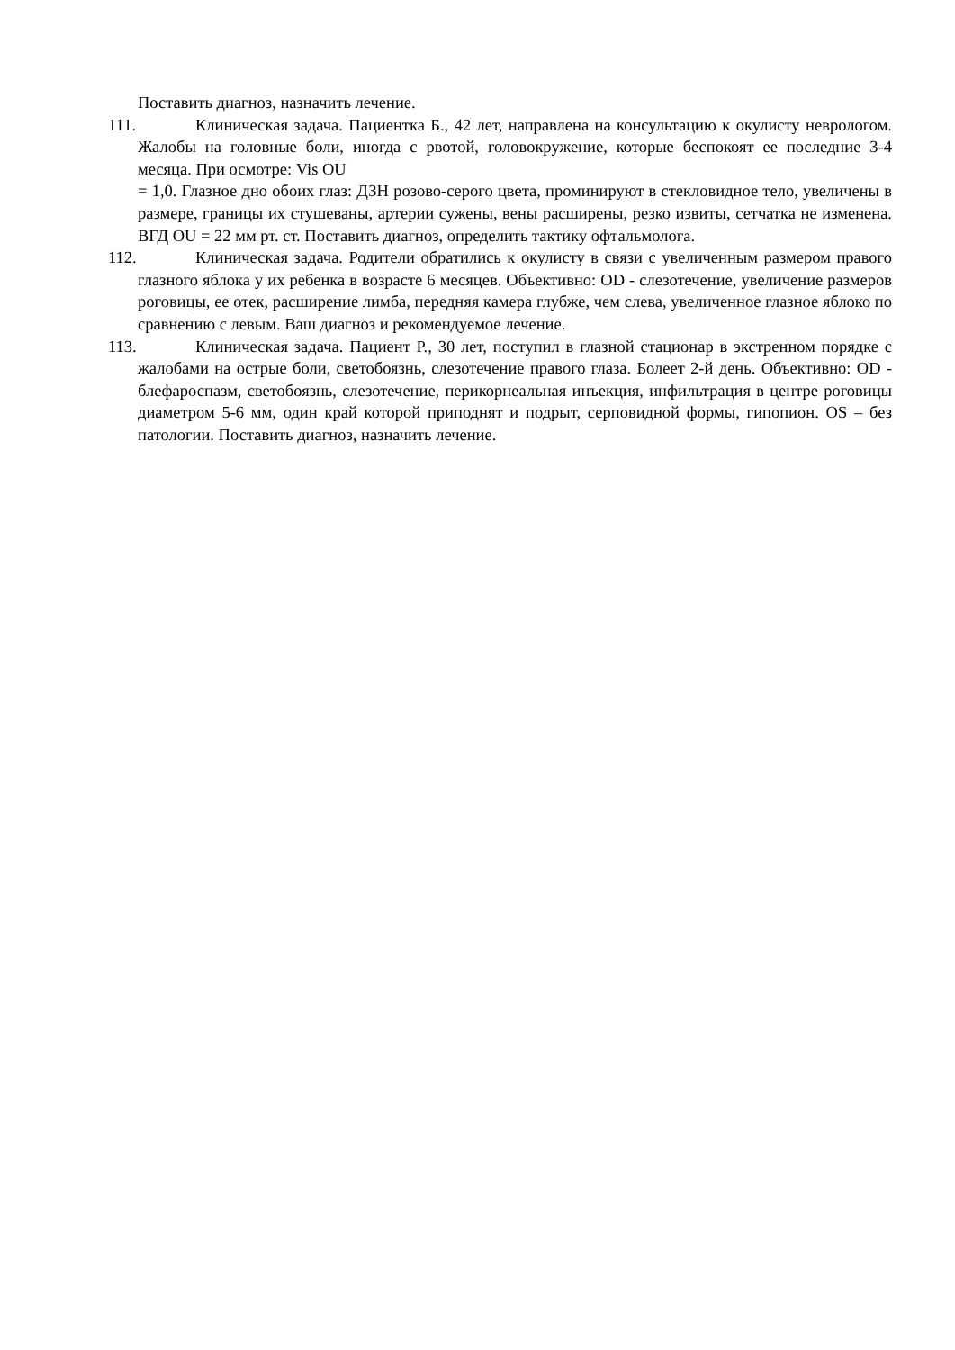Поставить диагноз, назначить лечение.
111. Клиническая задача. Пациентка Б., 42 лет, направлена на консультацию к окулисту неврологом. Жалобы на головные боли, иногда с рвотой, головокружение, которые беспокоят ее последние 3-4 месяца. При осмотре: Vis OU
= 1,0. Глазное дно обоих глаз: ДЗН розово-серого цвета, проминируют в стекловидное тело, увеличены в размере, границы их стушеваны, артерии сужены, вены расширены, резко извиты, сетчатка не изменена. ВГД OU = 22 мм рт. ст. Поставить диагноз, определить тактику офтальмолога.
112. Клиническая задача. Родители обратились к окулисту в связи с увеличенным размером правого глазного яблока у их ребенка в возрасте 6 месяцев. Объективно: OD - слезотечение, увеличение размеров роговицы, ее отек, расширение лимба, передняя камера глубже, чем слева, увеличенное глазное яблоко по сравнению с левым. Ваш диагноз и рекомендуемое лечение.
113. Клиническая задача. Пациент Р., 30 лет, поступил в глазной стационар в экстренном порядке с жалобами на острые боли, светобоязнь, слезотечение правого глаза. Болеет 2-й день. Объективно: OD - блефароспазм, светобоязнь, слезотечение, перикорнеальная инъекция, инфильтрация в центре роговицы диаметром 5-6 мм, один край которой приподнят и подрыт, серповидной формы, гипопион. OS – без патологии. Поставить диагноз, назначить лечение.